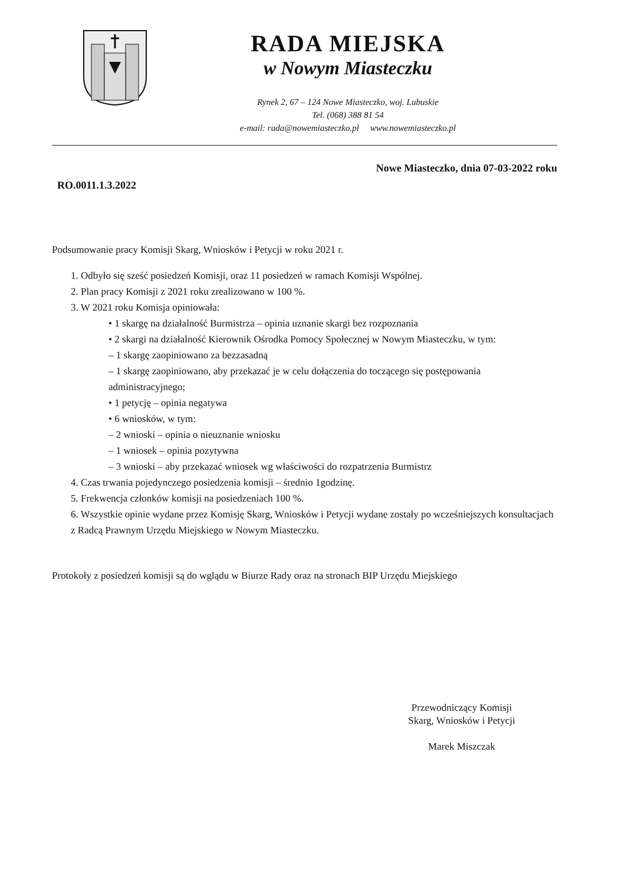RADA MIEJSKA
w Nowym Miasteczku
Rynek 2, 67 – 124 Nowe Miasteczko, woj. Lubuskie
Tel. (068) 388 81 54
e-mail: rada@nowemiasteczko.pl www.nowemiasteczko.pl
Nowe Miasteczko, dnia 07-03-2022 roku
RO.0011.1.3.2022
Podsumowanie pracy Komisji Skarg, Wniosków i Petycji w roku 2021 r.
1. Odbyło się sześć posiedzeń Komisji, oraz 11 posiedzeń w ramach Komisji Wspólnej.
2. Plan pracy Komisji z 2021 roku zrealizowano w 100 %.
3. W 2021 roku Komisja opiniowała:
• 1 skargę na działalność Burmistrza – opinia uznanie skargi bez rozpoznania
• 2 skargi na działalność Kierownik Ośrodka Pomocy Społecznej w Nowym Miasteczku, w tym:
– 1 skargę zaopiniowano za bezzasadną
– 1 skargę zaopiniowano, aby przekazać je w celu dołączenia do toczącego się postępowania administracyjnego;
• 1 petycję – opinia negatywa
• 6 wniosków, w tym:
– 2 wnioski – opinia o nieuznanie wniosku
– 1 wniosek – opinia pozytywna
– 3 wnioski – aby przekazać wniosek wg właściwości do rozpatrzenia Burmistrz
4. Czas trwania pojedynczego posiedzenia komisji – średnio 1godzinę.
5. Frekwencja członków komisji na posiedzeniach 100 %.
6. Wszystkie opinie wydane przez Komisję Skarg, Wniosków i Petycji wydane zostały po wcześniejszych konsultacjach z Radcą Prawnym Urzędu Miejskiego w Nowym Miasteczku.
Protokoły z posiedzeń komisji są do wglądu w Biurze Rady oraz na stronach BIP Urzędu Miejskiego
Przewodniczący Komisji
Skarg, Wniosków i Petycji
Marek Miszczak